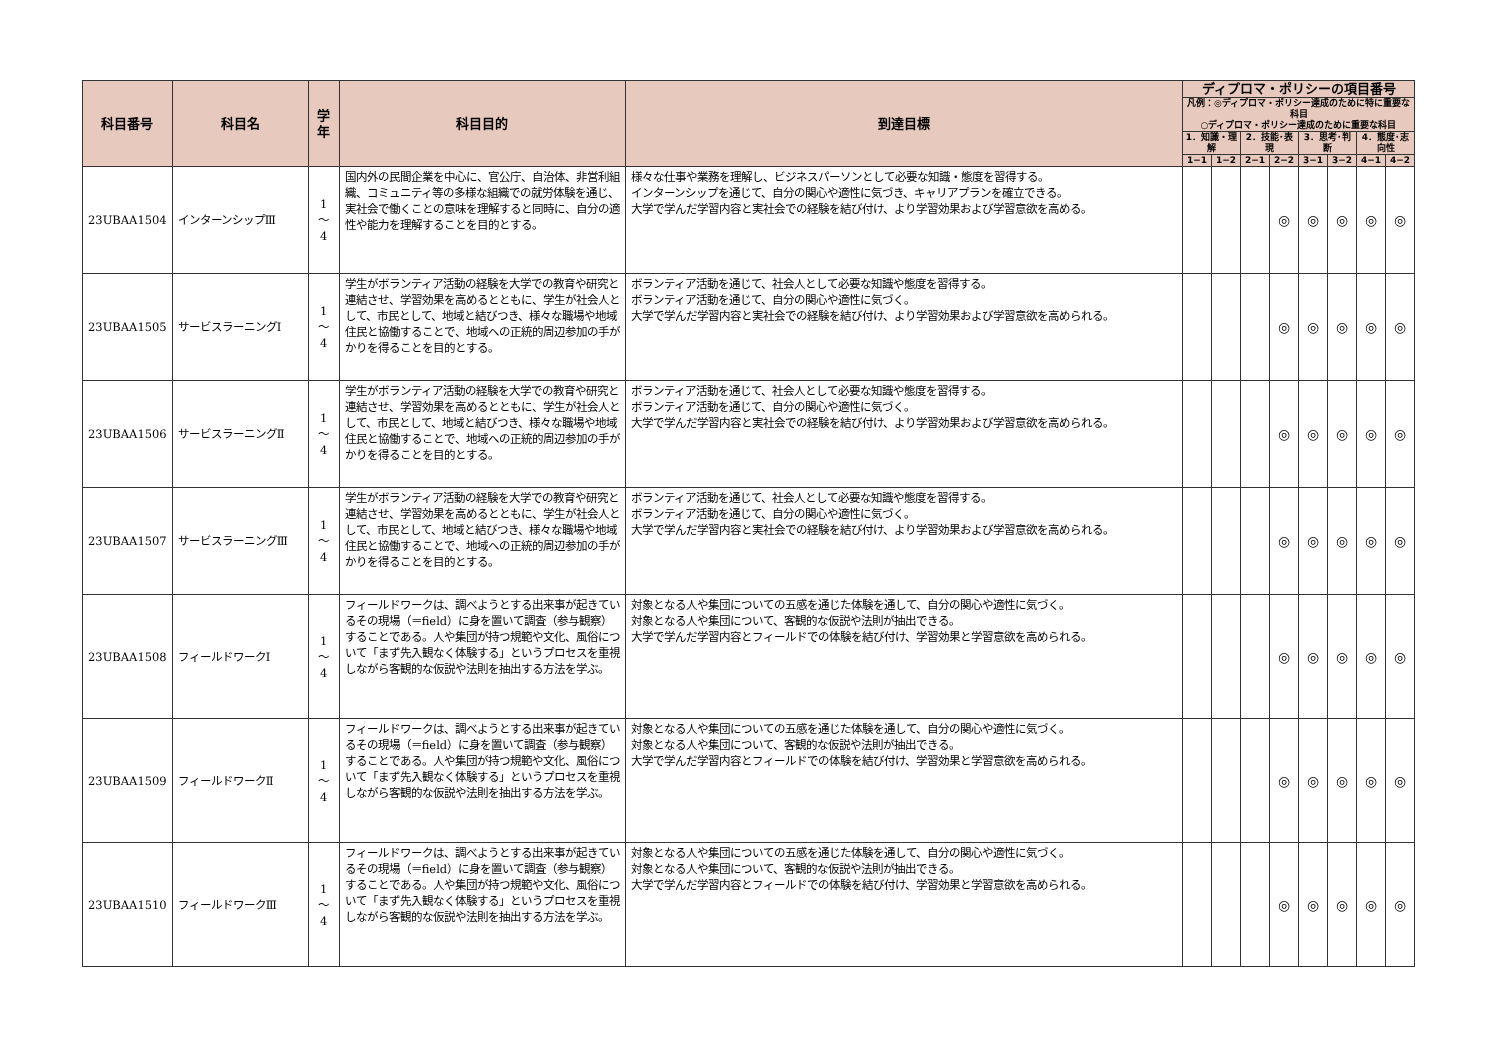| 科目番号 | 科目名 | 学年 | 科目目的 | 到達目標 | ディプロマ・ポリシーの項目番号 | | | | | | | |
| --- | --- | --- | --- | --- | --- | --- | --- | --- | --- | --- | --- | --- |
| | | | | | 凡例：◎ディプロマ・ポリシー達成のために特に重要な科目 ○ディプロマ・ポリシー達成のために重要な科目 | | | | | | | |
| | | | | | 1．知識・理解 | | 2．技能･表現 | | 3．思考･判断 | | 4．態度･志向性 | |
| | | | | | 1−1 | 1−2 | 2−1 | 2−2 | 3−1 | 3−2 | 4−1 | 4−2 |
| 23UBAA1504 | インターンシップⅢ | 1 〜 4 | 国内外の民間企業を中心に、官公庁、自治体、非営利組織、コミュニティ等の多様な組織での就労体験を通じ、実社会で働くことの意味を理解すると同時に、自分の適性や能力を理解することを目的とする。 | 様々な仕事や業務を理解し、ビジネスパーソンとして必要な知識・態度を習得する。 インターンシップを通じて、自分の関心や適性に気づき、キャリアプランを確立できる。 大学で学んだ学習内容と実社会での経験を結び付け、より学習効果および学習意欲を高める。 | | | | ◎ | ◎ | ◎ | ◎ | ◎ |
| 23UBAA1505 | サービスラーニングⅠ | 1 〜 4 | 学生がボランティア活動の経験を大学での教育や研究と連結させ、学習効果を高めるとともに、学生が社会人として、市民として、地域と結びつき、様々な職場や地域住民と協働することで、地域への正統的周辺参加の手がかりを得ることを目的とする。 | ボランティア活動を通じて、社会人として必要な知識や態度を習得する。 ボランティア活動を通じて、自分の関心や適性に気づく。 大学で学んだ学習内容と実社会での経験を結び付け、より学習効果および学習意欲を高められる。 | | | | ◎ | ◎ | ◎ | ◎ | ◎ |
| 23UBAA1506 | サービスラーニングⅡ | 1 〜 4 | 学生がボランティア活動の経験を大学での教育や研究と連結させ、学習効果を高めるとともに、学生が社会人として、市民として、地域と結びつき、様々な職場や地域住民と協働することで、地域への正統的周辺参加の手がかりを得ることを目的とする。 | ボランティア活動を通じて、社会人として必要な知識や態度を習得する。 ボランティア活動を通じて、自分の関心や適性に気づく。 大学で学んだ学習内容と実社会での経験を結び付け、より学習効果および学習意欲を高められる。 | | | | ◎ | ◎ | ◎ | ◎ | ◎ |
| 23UBAA1507 | サービスラーニングⅢ | 1 〜 4 | 学生がボランティア活動の経験を大学での教育や研究と連結させ、学習効果を高めるとともに、学生が社会人として、市民として、地域と結びつき、様々な職場や地域住民と協働することで、地域への正統的周辺参加の手がかりを得ることを目的とする。 | ボランティア活動を通じて、社会人として必要な知識や態度を習得する。 ボランティア活動を通じて、自分の関心や適性に気づく。 大学で学んだ学習内容と実社会での経験を結び付け、より学習効果および学習意欲を高められる。 | | | | ◎ | ◎ | ◎ | ◎ | ◎ |
| 23UBAA1508 | フィールドワークⅠ | 1 〜 4 | フィールドワークは、調べようとする出来事が起きているその現場（＝field）に身を置いて調査（参与観察）することである。人や集団が持つ規範や文化、風俗について「まず先入観なく体験する」というプロセスを重視しながら客観的な仮説や法則を抽出する方法を学ぶ。 | 対象となる人や集団についての五感を通じた体験を通して、自分の関心や適性に気づく。 対象となる人や集団について、客観的な仮説や法則が抽出できる。 大学で学んだ学習内容とフィールドでの体験を結び付け、学習効果と学習意欲を高められる。 | | | | ◎ | ◎ | ◎ | ◎ | ◎ |
| 23UBAA1509 | フィールドワークⅡ | 1 〜 4 | フィールドワークは、調べようとする出来事が起きているその現場（＝field）に身を置いて調査（参与観察）することである。人や集団が持つ規範や文化、風俗について「まず先入観なく体験する」というプロセスを重視しながら客観的な仮説や法則を抽出する方法を学ぶ。 | 対象となる人や集団についての五感を通じた体験を通して、自分の関心や適性に気づく。 対象となる人や集団について、客観的な仮説や法則が抽出できる。 大学で学んだ学習内容とフィールドでの体験を結び付け、学習効果と学習意欲を高められる。 | | | | ◎ | ◎ | ◎ | ◎ | ◎ |
| 23UBAA1510 | フィールドワークⅢ | 1 〜 4 | フィールドワークは、調べようとする出来事が起きているその現場（＝field）に身を置いて調査（参与観察）することである。人や集団が持つ規範や文化、風俗について「まず先入観なく体験する」というプロセスを重視しながら客観的な仮説や法則を抽出する方法を学ぶ。 | 対象となる人や集団についての五感を通じた体験を通して、自分の関心や適性に気づく。 対象となる人や集団について、客観的な仮説や法則が抽出できる。 大学で学んだ学習内容とフィールドでの体験を結び付け、学習効果と学習意欲を高められる。 | | | | ◎ | ◎ | ◎ | ◎ | ◎ |